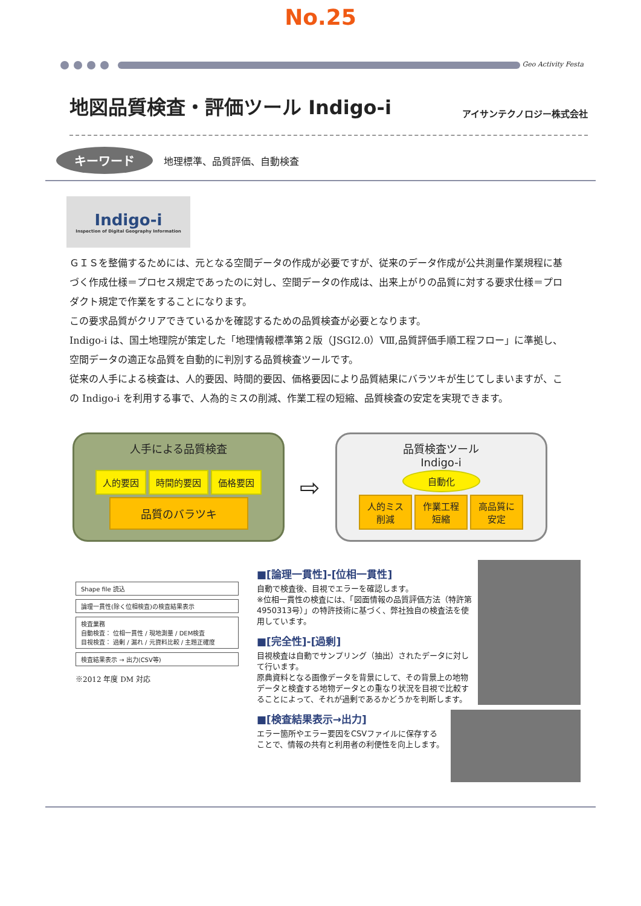No.25
Geo Activity Festa
地図品質検査・評価ツール Indigo-i
アイサンテクノロジー株式会社
キーワード 地理標準、品質評価、自動検査
Indigo-i
Inspection of Digital Geography Information
ＧＩＳを整備するためには、元となる空間データの作成が必要ですが、従来のデータ作成が公共測量作業規程に基づく作成仕様＝プロセス規定であったのに対し、空間データの作成は、出来上がりの品質に対する要求仕様＝プロダクト規定で作業をすることになります。
この要求品質がクリアできているかを確認するための品質検査が必要となります。
Indigo-i は、国土地理院が策定した「地理情報標準第２版（JSGI2.0）Ⅷ,品質評価手順工程フロー」に準拠し、空間データの適正な品質を自動的に判別する品質検査ツールです。
従来の人手による検査は、人的要因、時間的要因、価格要因により品質結果にバラツキが生じてしまいますが、この Indigo-i を利用する事で、人為的ミスの削減、作業工程の短縮、品質検査の安定を実現できます。
人手による品質検査
人的要因 時間的要因 価格要因
品質のバラツキ
⇨
品質検査ツール
Indigo-i
自動化
人的ミス
削減 作業工程
短縮 高品質に
安定
Shape file 読込
論理一貫性(除く位相検査)の検査結果表示
検査業務
自動検査： 位相一貫性 / 現地測量 / DEM検査
目視検査： 過剰 / 漏れ / 元資料比較 / 主題正確度
検査結果表示 → 出力(CSV等)
※2012 年度 DM 対応
■[論理一貫性]-[位相一貫性]
自動で検査後、目視でエラーを確認します。
※位相一貫性の検査には、「図面情報の品質評価方法（特許第4950313号）」の特許技術に基づく、弊社独自の検査法を使用しています。
■[完全性]-[過剰]
目視検査は自動でサンプリング（抽出）されたデータに対して行います。
原典資料となる画像データを背景にして、その背景上の地物データと検査する地物データとの重なり状況を目視で比較することによって、それが過剰であるかどうかを判断します。
■[検査結果表示→出力]
エラー箇所やエラー要因をCSVファイルに保存することで、情報の共有と利用者の利便性を向上します。